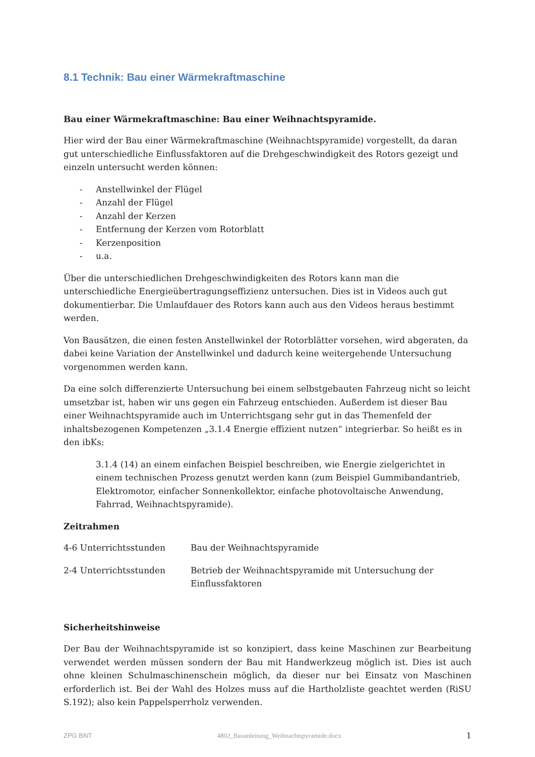8.1 Technik: Bau einer Wärmekraftmaschine
Bau einer Wärmekraftmaschine: Bau einer Weihnachtspyramide.
Hier wird der Bau einer Wärmekraftmaschine (Weihnachtspyramide) vorgestellt, da daran gut unterschiedliche Einflussfaktoren auf die Drehgeschwindigkeit des Rotors gezeigt und einzeln untersucht werden können:
- Anstellwinkel der Flügel
- Anzahl der Flügel
- Anzahl der Kerzen
- Entfernung der Kerzen vom Rotorblatt
- Kerzenposition
- u.a.
Über die unterschiedlichen Drehgeschwindigkeiten des Rotors kann man die unterschiedliche Energieübertragungseffizienz untersuchen. Dies ist in Videos auch gut dokumentierbar. Die Umlaufdauer des Rotors kann auch aus den Videos heraus bestimmt werden.
Von Bausätzen, die einen festen Anstellwinkel der Rotorblätter vorsehen, wird abgeraten, da dabei keine Variation der Anstellwinkel und dadurch keine weitergehende Untersuchung vorgenommen werden kann.
Da eine solch differenzierte Untersuchung bei einem selbstgebauten Fahrzeug nicht so leicht umsetzbar ist, haben wir uns gegen ein Fahrzeug entschieden. Außerdem ist dieser Bau einer Weihnachtspyramide auch im Unterrichtsgang sehr gut in das Themenfeld der inhaltsbezogenen Kompetenzen „3.1.4 Energie effizient nutzen“ integrierbar. So heißt es in den ibKs:
3.1.4 (14) an einem einfachen Beispiel beschreiben, wie Energie zielgerichtet in einem technischen Prozess genutzt werden kann (zum Beispiel Gummibandantrieb, Elektromotor, einfacher Sonnenkollektor, einfache photovoltaische Anwendung, Fahrrad, Weihnachtspyramide).
Zeitrahmen
4-6 Unterrichtsstunden Bau der Weihnachtspyramide
2-4 Unterrichtsstunden Betrieb der Weihnachtspyramide mit Untersuchung der Einflussfaktoren
Sicherheitshinweise
Der Bau der Weihnachtspyramide ist so konzipiert, dass keine Maschinen zur Bearbeitung verwendet werden müssen sondern der Bau mit Handwerkzeug möglich ist. Dies ist auch ohne kleinen Schulmaschinenschein möglich, da dieser nur bei Einsatz von Maschinen erforderlich ist. Bei der Wahl des Holzes muss auf die Hartholzliste geachtet werden (RiSU S.192); also kein Pappelsperrholz verwenden.
ZPG BNT 4802_Bauanleitung_Weihnachtspyramide.docx 1